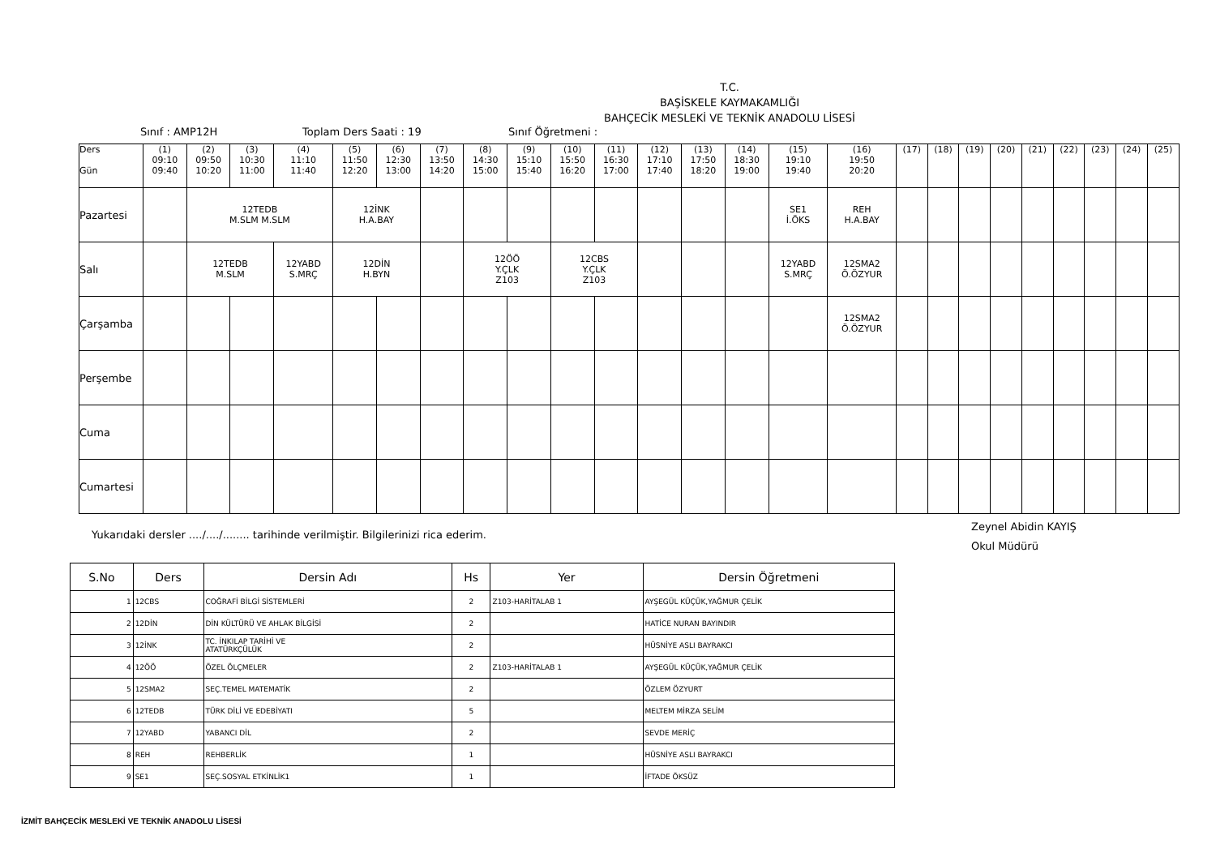T.C.
BAŞİSKELE KAYMAKAMLIĞI
BAHÇECİK MESLEKİ VE TEKNİK ANADOLU LİSESİ
Sınıf : AMP12H Toplam Ders Saati : 19 Sınıf Öğretmeni :
| Ders Gün | (1) 09:10 09:40 | (2) 09:50 10:20 | (3) 10:30 11:00 | (4) 11:10 11:40 | (5) 11:50 12:20 | (6) 12:30 13:00 | (7) 13:50 14:20 | (8) 14:30 15:00 | (9) 15:10 15:40 | (10) 15:50 16:20 | (11) 16:30 17:00 | (12) 17:10 17:40 | (13) 17:50 18:20 | (14) 18:30 19:00 | (15) 19:10 19:40 | (16) 19:50 20:20 | (17) | (18) | (19) | (20) | (21) | (22) | (23) | (24) | (25) |
| --- | --- | --- | --- | --- | --- | --- | --- | --- | --- | --- | --- | --- | --- | --- | --- | --- | --- | --- | --- | --- | --- | --- | --- | --- | --- |
| Pazartesi | | 12TEDB M.SLM M.SLM | | | 12İNK H.A.BAY | | | | | | | | | | SE1 İ.ÖKS | REH H.A.BAY | | | | | | | | | |
| Salı | | 12TEDB M.SLM | | 12YABD S.MRÇ | 12DİN H.BYN | | | 12ÖÖ Y.ÇLK Z103 | | 12CBS Y.ÇLK Z103 | | | | | 12YABD S.MRÇ | 12SMA2 Ö.ÖZYUR | | | | | | | | | |
| Çarşamba | | | | | | | | | | | | | | | | 12SMA2 Ö.ÖZYUR | | | | | | | | | |
| Perşembe | | | | | | | | | | | | | | | | | | | | | | | | | |
| Cuma | | | | | | | | | | | | | | | | | | | | | | | | | |
| Cumartesi | | | | | | | | | | | | | | | | | | | | | | | | | |
Yukarıdaki dersler ..../..../........ tarihinde verilmiştir. Bilgilerinizi rica ederim.
Zeynel Abidin KAYIŞ
Okul Müdürü
| S.No | Ders | Dersin Adı | Hs | Yer | Dersin Öğretmeni |
| --- | --- | --- | --- | --- | --- |
| 1 | 12CBS | COĞRAFİ BİLGİ SİSTEMLERİ | 2 | Z103-HARİTALAB 1 | AYŞEGÜL KÜÇÜK,YAĞMUR ÇELİK |
| 2 | 12DİN | DİN KÜLTÜRÜ VE AHLAK BİLGİSİ | 2 | | HATİCE NURAN BAYINDIR |
| 3 | 12İNK | TC. İNKILAP TARİHİ VE ATATÜRKÇÜLÜK | 2 | | HÜSNİYE ASLI BAYRAKCI |
| 4 | 12ÖÖ | ÖZEL ÖLÇMELER | 2 | Z103-HARİTALAB 1 | AYŞEGÜL KÜÇÜK,YAĞMUR ÇELİK |
| 5 | 12SMA2 | SEÇ.TEMEL MATEMATİK | 2 | | ÖZLEM ÖZYURT |
| 6 | 12TEDB | TÜRK DİLİ VE EDEBİYATI | 5 | | MELTEM MİRZA SELİM |
| 7 | 12YABD | YABANCI DİL | 2 | | SEVDE MERİÇ |
| 8 | REH | REHBERLİK | 1 | | HÜSNİYE ASLI BAYRAKCI |
| 9 | SE1 | SEÇ.SOSYAL ETKİNLİK1 | 1 | | İFTADE ÖKSÜZ |
İZMİT BAHÇECİK MESLEKİ VE TEKNİK ANADOLU LİSESİ